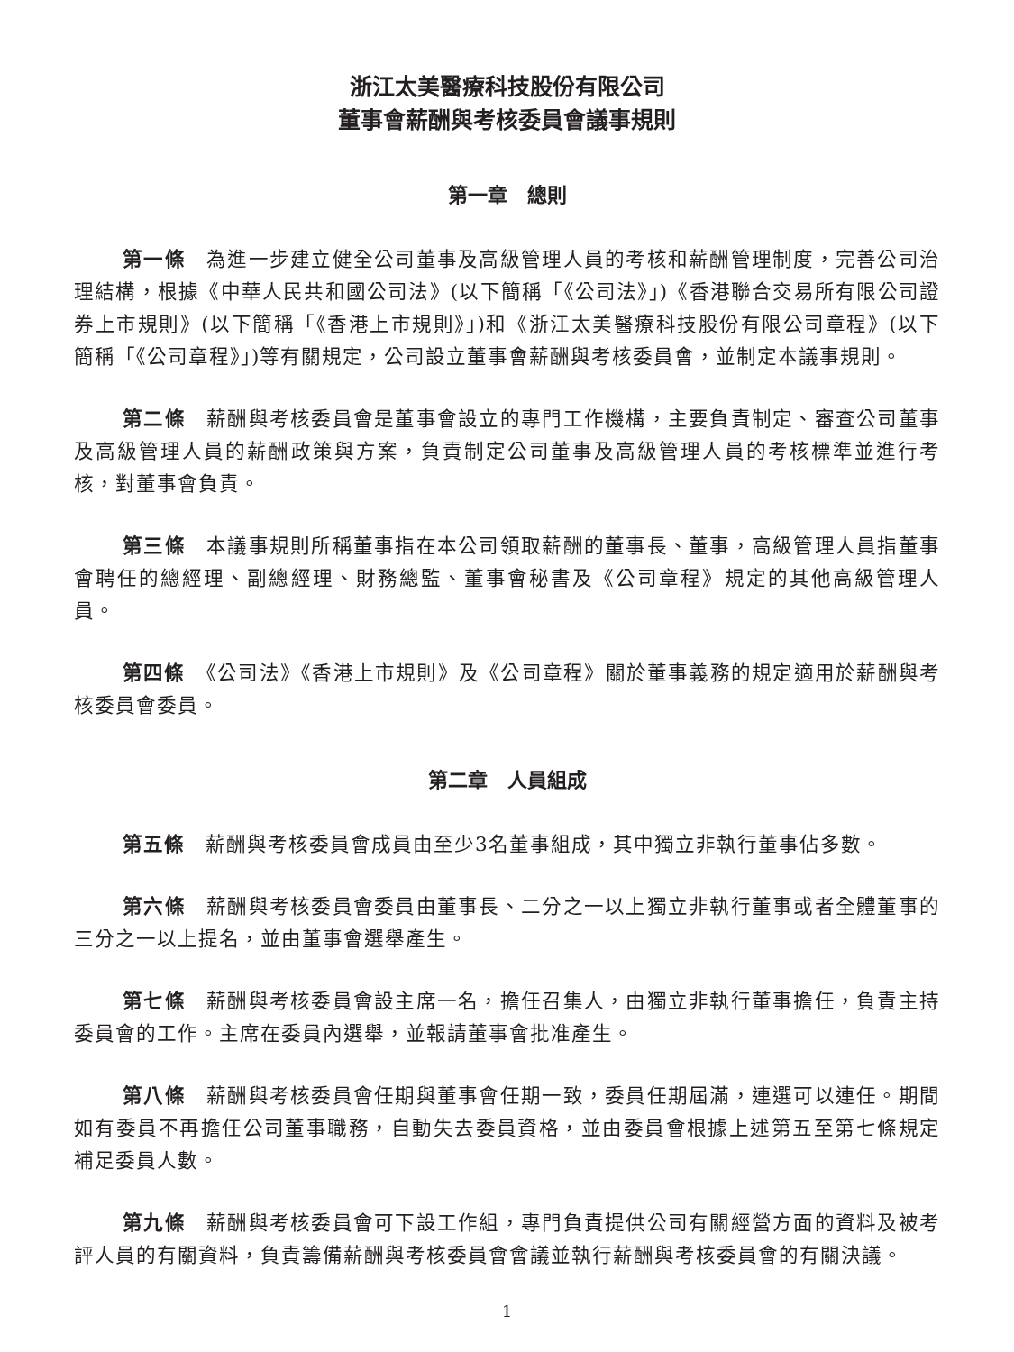浙江太美醫療科技股份有限公司
董事會薪酬與考核委員會議事規則
第一章　總則
第一條　為進一步建立健全公司董事及高級管理人員的考核和薪酬管理制度，完善公司治理結構，根據《中華人民共和國公司法》(以下簡稱「《公司法》」)《香港聯合交易所有限公司證券上市規則》(以下簡稱「《香港上市規則》」)和《浙江太美醫療科技股份有限公司章程》(以下簡稱「《公司章程》」)等有關規定，公司設立董事會薪酬與考核委員會，並制定本議事規則。
第二條　薪酬與考核委員會是董事會設立的專門工作機構，主要負責制定、審查公司董事及高級管理人員的薪酬政策與方案，負責制定公司董事及高級管理人員的考核標準並進行考核，對董事會負責。
第三條　本議事規則所稱董事指在本公司領取薪酬的董事長、董事，高級管理人員指董事會聘任的總經理、副總經理、財務總監、董事會秘書及《公司章程》規定的其他高級管理人員。
第四條　《公司法》《香港上市規則》及《公司章程》關於董事義務的規定適用於薪酬與考核委員會委員。
第二章　人員組成
第五條　薪酬與考核委員會成員由至少3名董事組成，其中獨立非執行董事佔多數。
第六條　薪酬與考核委員會委員由董事長、二分之一以上獨立非執行董事或者全體董事的三分之一以上提名，並由董事會選舉產生。
第七條　薪酬與考核委員會設主席一名，擔任召集人，由獨立非執行董事擔任，負責主持委員會的工作。主席在委員內選舉，並報請董事會批准產生。
第八條　薪酬與考核委員會任期與董事會任期一致，委員任期屆滿，連選可以連任。期間如有委員不再擔任公司董事職務，自動失去委員資格，並由委員會根據上述第五至第七條規定補足委員人數。
第九條　薪酬與考核委員會可下設工作組，專門負責提供公司有關經營方面的資料及被考評人員的有關資料，負責籌備薪酬與考核委員會會議並執行薪酬與考核委員會的有關決議。
1